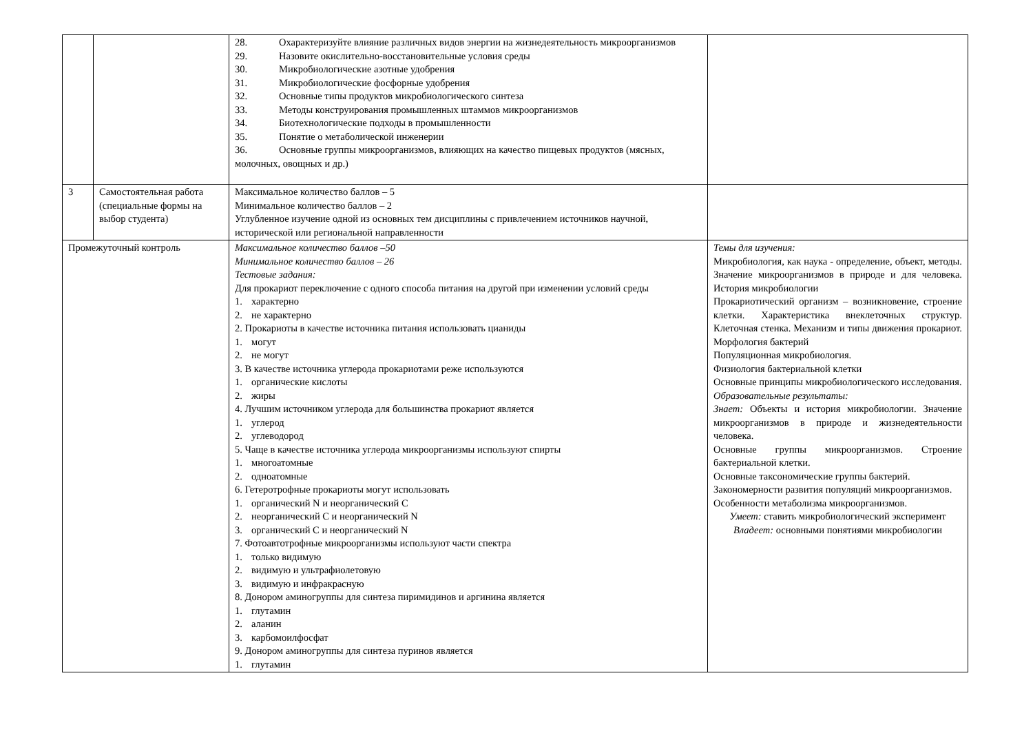| | | 28. Охарактеризуйте влияние различных видов энергии на жизнедеятельность микроорганизмов 29. Назовите окислительно-восстановительные условия среды 30. Микробиологические азотные удобрения 31. Микробиологические фосфорные удобрения 32. Основные типы продуктов микробиологического синтеза 33. Методы конструирования промышленных штаммов микроорганизмов 34. Биотехнологические подходы в промышленности 35. Понятие о метаболической инженерии 36. Основные группы микроорганизмов, влияющих на качество пищевых продуктов (мясных, молочных, овощных и др.) | |
| 3 | Самостоятельная работа (специальные формы на выбор студента) | Максимальное количество баллов – 5 Минимальное количество баллов – 2 Углубленное изучение одной из основных тем дисциплины с привлечением источников научной, исторической или региональной направленности | |
| Промежуточный контроль | | Максимальное количество баллов –50 Минимальное количество баллов – 26 Тестовые задания: Для прокариот переключение с одного способа питания на другой при изменении условий среды 1. характерно 2. не характерно 2. Прокариоты в качестве источника питания использовать цианиды 1. могут 2. не могут 3. В качестве источника углерода прокариотами реже используются 1. органические кислоты 2. жиры 4. Лучшим источником углерода для большинства прокариот является 1. углерод 2. углеводород 5. Чаще в качестве источника углерода микроорганизмы используют спирты 1. многоатомные 2. одноатомные 6. Гетеротрофные прокариоты могут использовать 1. органический N и неорганический C 2. неорганический C и неорганический N 3. органический C и неорганический N 7. Фотоавтотрофные микроорганизмы используют части спектра 1. только видимую 2. видимую и ультрафиолетовую 3. видимую и инфракрасную 8. Донором аминогруппы для синтеза пиримидинов и аргинина является 1. глутамин 2. аланин 3. карбомоилфосфат 9. Донором аминогруппы для синтеза пуринов является 1. глутамин | Темы для изучения: Микробиология, как наука - определение, объект, методы. Значение микроорганизмов в природе и для человека. История микробиологии Прокариотический организм – возникновение, строение клетки. Характеристика внеклеточных структур. Клеточная стенка. Механизм и типы движения прокариот. Морфология бактерий Популяционная микробиология. Физиология бактериальной клетки Основные принципы микробиологического исследования. Образовательные результаты: Знает: Объекты и история микробиологии. Значение микроорганизмов в природе и жизнедеятельности человека. Основные группы микроорганизмов. Строение бактериальной клетки. Основные таксономические группы бактерий. Закономерности развития популяций микроорганизмов. Особенности метаболизма микроорганизмов. Умеет: ставить микробиологический эксперимент Владеет: основными понятиями микробиологии |